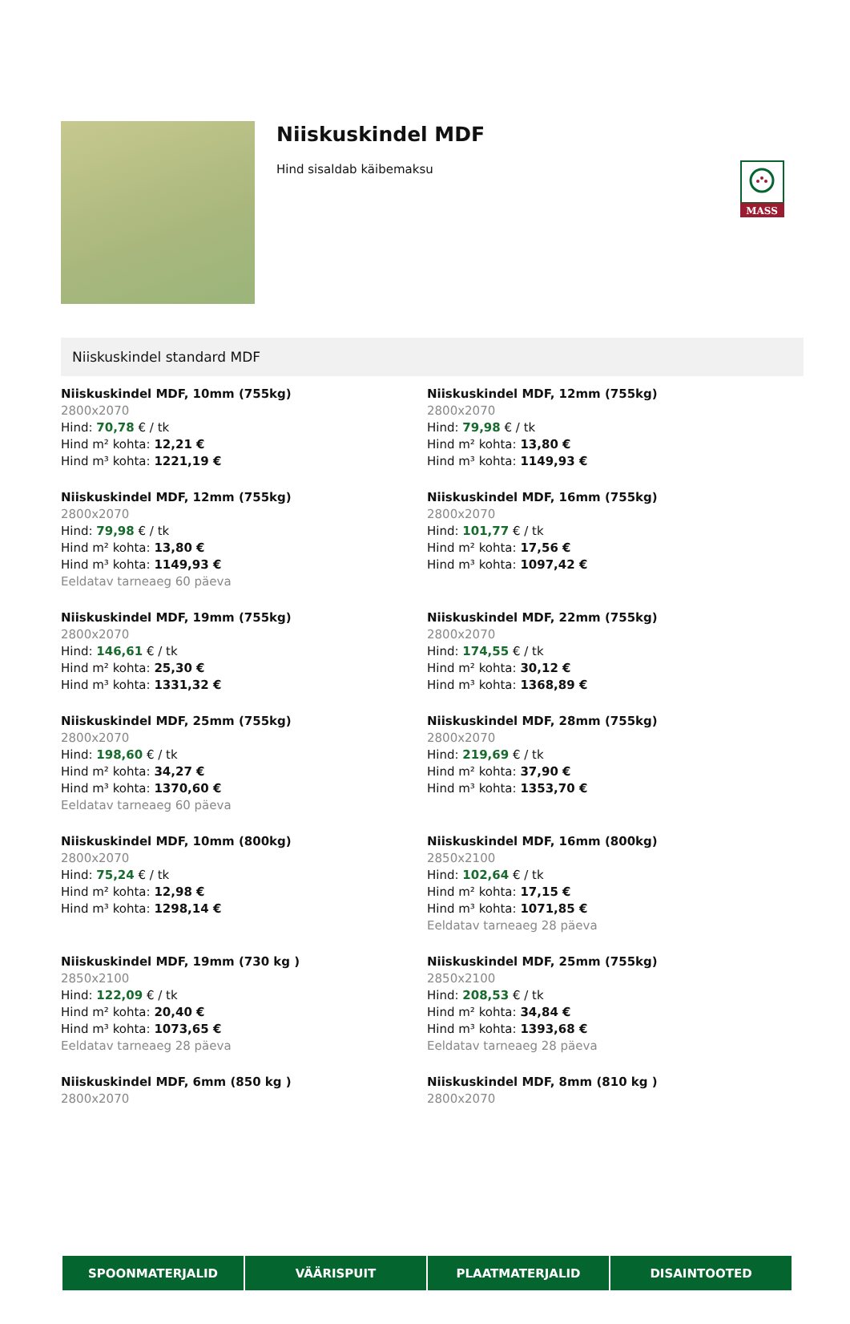MASS
Niiskuskindel MDF
Hind sisaldab käibemaksu
Niiskuskindel standard MDF
Niiskuskindel MDF, 10mm (755kg)
2800x2070
Hind: 70,78 € / tk
Hind m² kohta: 12,21 €
Hind m³ kohta: 1221,19 €
Niiskuskindel MDF, 12mm (755kg)
2800x2070
Hind: 79,98 € / tk
Hind m² kohta: 13,80 €
Hind m³ kohta: 1149,93 €
Niiskuskindel MDF, 12mm (755kg)
2800x2070
Hind: 79,98 € / tk
Hind m² kohta: 13,80 €
Hind m³ kohta: 1149,93 €
Eeldatav tarneaeg 60 päeva
Niiskuskindel MDF, 16mm (755kg)
2800x2070
Hind: 101,77 € / tk
Hind m² kohta: 17,56 €
Hind m³ kohta: 1097,42 €
Niiskuskindel MDF, 19mm (755kg)
2800x2070
Hind: 146,61 € / tk
Hind m² kohta: 25,30 €
Hind m³ kohta: 1331,32 €
Niiskuskindel MDF, 22mm (755kg)
2800x2070
Hind: 174,55 € / tk
Hind m² kohta: 30,12 €
Hind m³ kohta: 1368,89 €
Niiskuskindel MDF, 25mm (755kg)
2800x2070
Hind: 198,60 € / tk
Hind m² kohta: 34,27 €
Hind m³ kohta: 1370,60 €
Eeldatav tarneaeg 60 päeva
Niiskuskindel MDF, 28mm (755kg)
2800x2070
Hind: 219,69 € / tk
Hind m² kohta: 37,90 €
Hind m³ kohta: 1353,70 €
Niiskuskindel MDF, 10mm (800kg)
2800x2070
Hind: 75,24 € / tk
Hind m² kohta: 12,98 €
Hind m³ kohta: 1298,14 €
Niiskuskindel MDF, 16mm (800kg)
2850x2100
Hind: 102,64 € / tk
Hind m² kohta: 17,15 €
Hind m³ kohta: 1071,85 €
Eeldatav tarneaeg 28 päeva
Niiskuskindel MDF, 19mm (730 kg )
2850x2100
Hind: 122,09 € / tk
Hind m² kohta: 20,40 €
Hind m³ kohta: 1073,65 €
Eeldatav tarneaeg 28 päeva
Niiskuskindel MDF, 25mm (755kg)
2850x2100
Hind: 208,53 € / tk
Hind m² kohta: 34,84 €
Hind m³ kohta: 1393,68 €
Eeldatav tarneaeg 28 päeva
Niiskuskindel MDF, 6mm (850 kg )
2800x2070
Niiskuskindel MDF, 8mm (810 kg )
2800x2070
SPOONMATERJALID VÄÄRISPUIT PLAATMATERJALID DISAINTOOTED